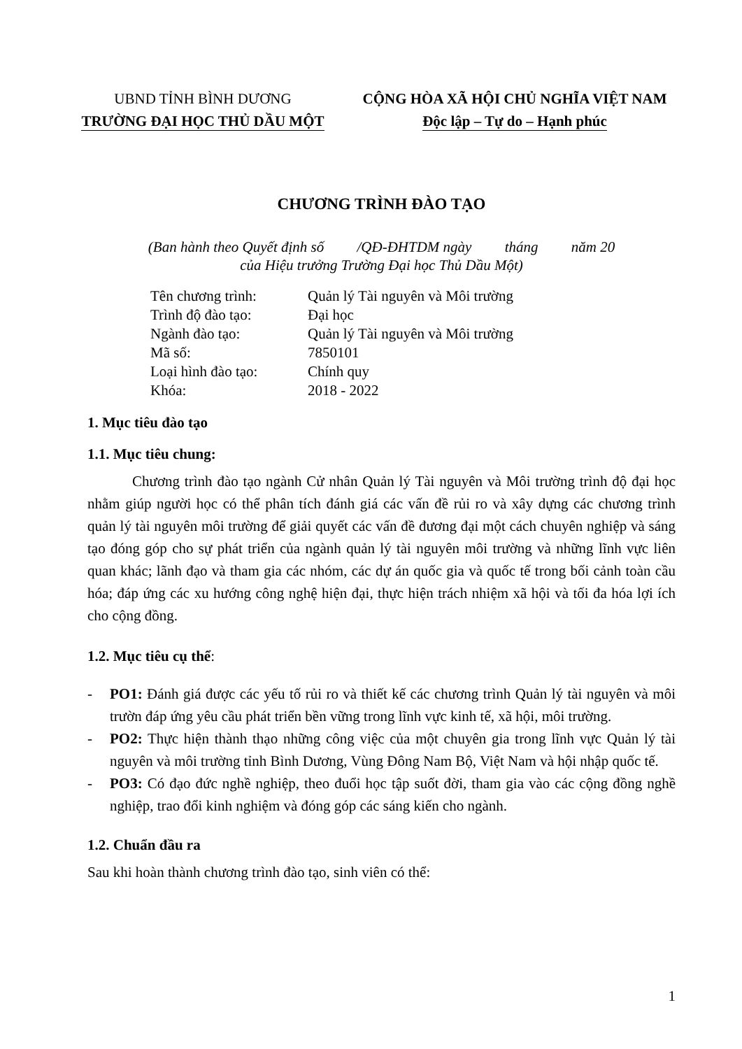UBND TỈNH BÌNH DƯƠNG
TRƯỜNG ĐẠI HỌC THỦ DẦU MỘT
CỘNG HÒA XÃ HỘI CHỦ NGHĨA VIỆT NAM
Độc lập – Tự do – Hạnh phúc
CHƯƠNG TRÌNH ĐÀO TẠO
(Ban hành theo Quyết định số /QĐ-ĐHTDM ngày tháng năm 20
của Hiệu trưởng Trường Đại học Thủ Dầu Một)
| Tên chương trình: | Quản lý Tài nguyên và Môi trường |
| Trình độ đào tạo: | Đại học |
| Ngành đào tạo: | Quản lý Tài nguyên và Môi trường |
| Mã số: | 7850101 |
| Loại hình đào tạo: | Chính quy |
| Khóa: | 2018 - 2022 |
1. Mục tiêu đào tạo
1.1. Mục tiêu chung:
Chương trình đào tạo ngành Cử nhân Quản lý Tài nguyên và Môi trường trình độ đại học nhằm giúp người học có thể phân tích đánh giá các vấn đề rủi ro và xây dựng các chương trình quản lý tài nguyên môi trường để giải quyết các vấn đề đương đại một cách chuyên nghiệp và sáng tạo đóng góp cho sự phát triển của ngành quản lý tài nguyên môi trường và những lĩnh vực liên quan khác; lãnh đạo và tham gia các nhóm, các dự án quốc gia và quốc tế trong bối cảnh toàn cầu hóa; đáp ứng các xu hướng công nghệ hiện đại, thực hiện trách nhiệm xã hội và tối đa hóa lợi ích cho cộng đồng.
1.2. Mục tiêu cụ thể:
- PO1: Đánh giá được các yếu tố rủi ro và thiết kế các chương trình Quản lý tài nguyên và môi trườn đáp ứng yêu cầu phát triển bền vững trong lĩnh vực kinh tế, xã hội, môi trường.
- PO2: Thực hiện thành thạo những công việc của một chuyên gia trong lĩnh vực Quản lý tài nguyên và môi trường tỉnh Bình Dương, Vùng Đông Nam Bộ, Việt Nam và hội nhập quốc tế.
- PO3: Có đạo đức nghề nghiệp, theo đuổi học tập suốt đời, tham gia vào các cộng đồng nghề nghiệp, trao đổi kinh nghiệm và đóng góp các sáng kiến cho ngành.
1.2. Chuẩn đầu ra
Sau khi hoàn thành chương trình đào tạo, sinh viên có thể:
1